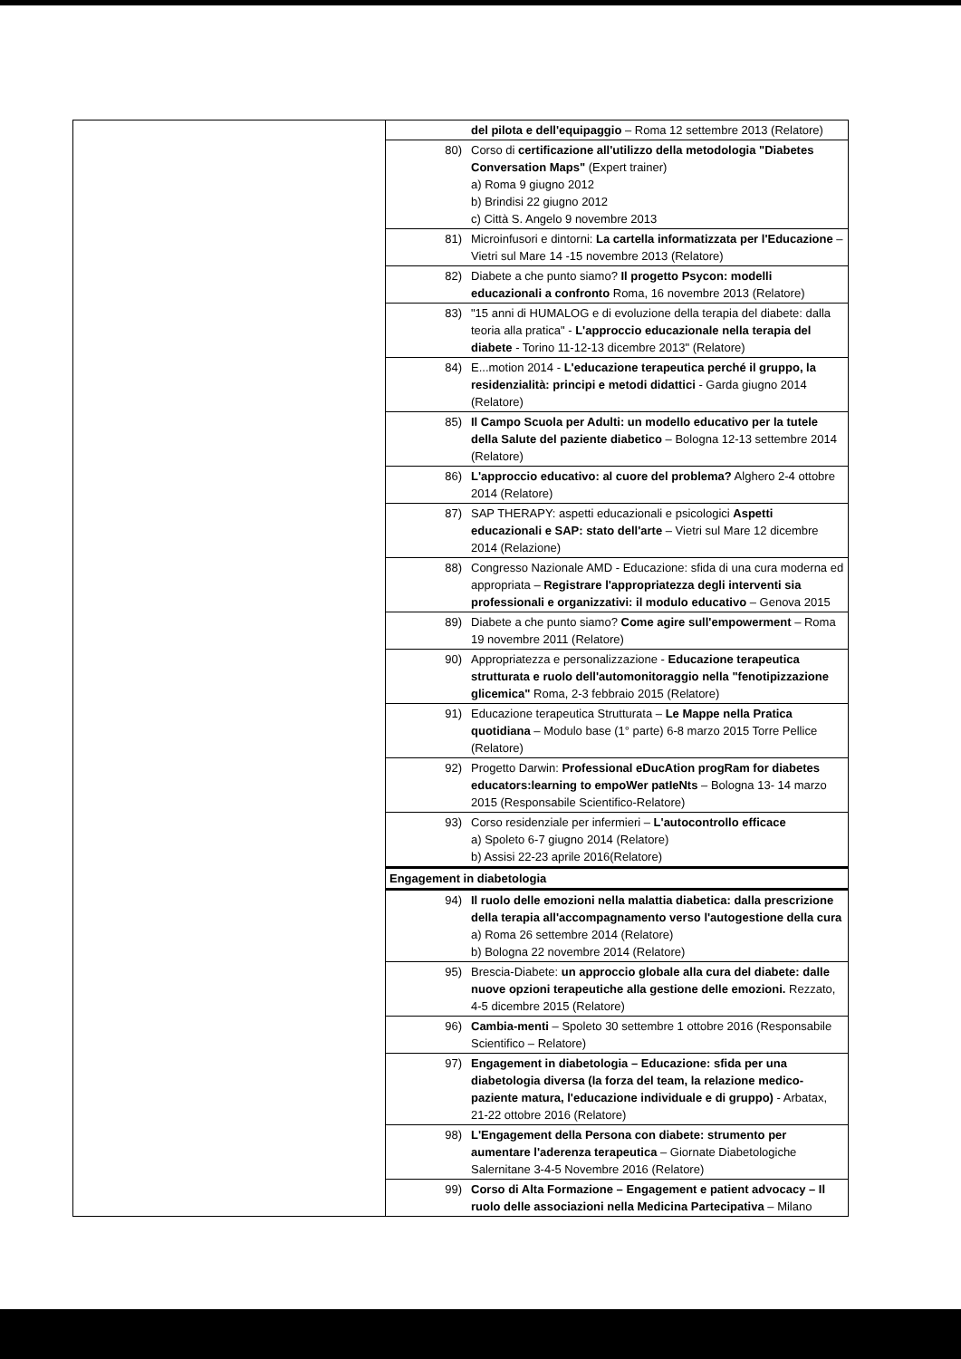| | del pilota e dell'equipaggio – Roma 12 settembre 2013 (Relatore) |
| | 80) Corso di certificazione all'utilizzo della metodologia "Diabetes Conversation Maps" (Expert trainer) a) Roma 9 giugno 2012 b) Brindisi 22 giugno 2012 c) Città S. Angelo 9 novembre 2013 |
| | 81) Microinfusori e dintorni: La cartella informatizzata per l'Educazione – Vietri sul Mare 14 -15 novembre 2013 (Relatore) |
| | 82) Diabete a che punto siamo? Il progetto Psycon: modelli educazionali a confronto Roma, 16 novembre 2013 (Relatore) |
| | 83) "15 anni di HUMALOG e di evoluzione della terapia del diabete: dalla teoria alla pratica" - L'approccio educazionale nella terapia del diabete - Torino 11-12-13 dicembre 2013" (Relatore) |
| | 84) E...motion 2014 - L'educazione terapeutica perché il gruppo, la residenzialità: principi e metodi didattici - Garda giugno 2014 (Relatore) |
| | 85) Il Campo Scuola per Adulti: un modello educativo per la tutele della Salute del paziente diabetico – Bologna 12-13 settembre 2014 (Relatore) |
| | 86) L'approccio educativo: al cuore del problema? Alghero 2-4 ottobre 2014 (Relatore) |
| | 87) SAP THERAPY: aspetti educazionali e psicologici Aspetti educazionali e SAP: stato dell'arte – Vietri sul Mare 12 dicembre 2014 (Relazione) |
| | 88) Congresso Nazionale AMD - Educazione: sfida di una cura moderna ed appropriata – Registrare l'appropriatezza degli interventi sia professionali e organizzativi: il modulo educativo – Genova 2015 |
| | 89) Diabete a che punto siamo? Come agire sull'empowerment – Roma 19 novembre 2011 (Relatore) |
| | 90) Appropriatezza e personalizzazione - Educazione terapeutica strutturata e ruolo dell'automonitoraggio nella "fenotipizzazione glicemica" Roma, 2-3 febbraio 2015 (Relatore) |
| | 91) Educazione terapeutica Strutturata – Le Mappe nella Pratica quotidiana – Modulo base (1° parte) 6-8 marzo 2015 Torre Pellice (Relatore) |
| | 92) Progetto Darwin: Professional eDucAtion progRam for diabetes educators:learning to empoWer patIeNts – Bologna 13- 14 marzo 2015 (Responsabile Scientifico-Relatore) |
| | 93) Corso residenziale per infermieri – L'autocontrollo efficace a) Spoleto 6-7 giugno 2014 (Relatore) b) Assisi 22-23 aprile 2016(Relatore) |
| | Engagement in diabetologia |
| | 94) Il ruolo delle emozioni nella malattia diabetica: dalla prescrizione della terapia all'accompagnamento verso l'autogestione della cura a) Roma 26 settembre 2014 (Relatore) b) Bologna 22 novembre 2014 (Relatore) |
| | 95) Brescia-Diabete: un approccio globale alla cura del diabete: dalle nuove opzioni terapeutiche alla gestione delle emozioni. Rezzato, 4-5 dicembre 2015 (Relatore) |
| | 96) Cambia-menti – Spoleto 30 settembre 1 ottobre 2016 (Responsabile Scientifico – Relatore) |
| | 97) Engagement in diabetologia – Educazione: sfida per una diabetologia diversa (la forza del team, la relazione medico-paziente matura, l'educazione individuale e di gruppo) - Arbatax, 21-22 ottobre 2016 (Relatore) |
| | 98) L'Engagement della Persona con diabete: strumento per aumentare l'aderenza terapeutica – Giornate Diabetologiche Salernitane 3-4-5 Novembre 2016 (Relatore) |
| | 99) Corso di Alta Formazione – Engagement e patient advocacy – Il ruolo delle associazioni nella Medicina Partecipativa – Milano |